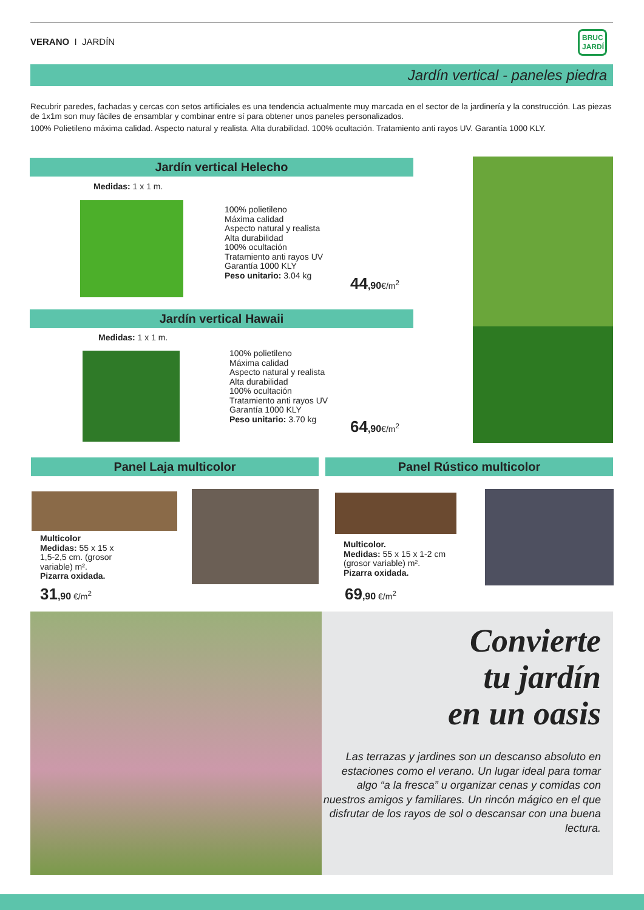VERANO I JARDÍN
BRUC
JARDÍ
Jardín vertical - paneles piedra
Recubrir paredes, fachadas y cercas con setos artificiales es una tendencia actualmente muy marcada en el sector de la jardinería y la construcción. Las piezas de 1x1m son muy fáciles de ensamblar y combinar entre sí para obtener unos paneles personalizados.
100% Polietileno máxima calidad. Aspecto natural y realista. Alta durabilidad. 100% ocultación. Tratamiento anti rayos UV. Garantía 1000 KLY.
Jardín vertical Helecho
Medidas: 1 x 1 m.
100% polietileno
Máxima calidad
Aspecto natural y realista
Alta durabilidad
100% ocultación
Tratamiento anti rayos UV
Garantía 1000 KLY
Peso unitario: 3.04 kg
44,90€/m<sup>2</sup>
Jardín vertical Hawaii
Medidas: 1 x 1 m.
100% polietileno
Máxima calidad
Aspecto natural y realista
Alta durabilidad
100% ocultación
Tratamiento anti rayos UV
Garantía 1000 KLY
Peso unitario: 3.70 kg
64,90€/m<sup>2</sup>
Panel Laja multicolor Panel Rústico multicolor
Multicolor
Medidas: 55 x 15 x
1,5-2,5 cm. (grosor
variable) m².
Pizarra oxidada.
31,90 €/m<sup>2</sup>
Multicolor.
Medidas: 55 x 15 x 1-2 cm
(grosor variable) m².
Pizarra oxidada.
69,90 €/m<sup>2</sup>
Convierte
tu jardín
en un oasis
Las terrazas y jardines son un descanso absoluto en estaciones como el verano. Un lugar ideal para tomar algo “a la fresca” u organizar cenas y comidas con nuestros amigos y familiares. Un rincón mágico en el que disfrutar de los rayos de sol o descansar con una buena lectura.